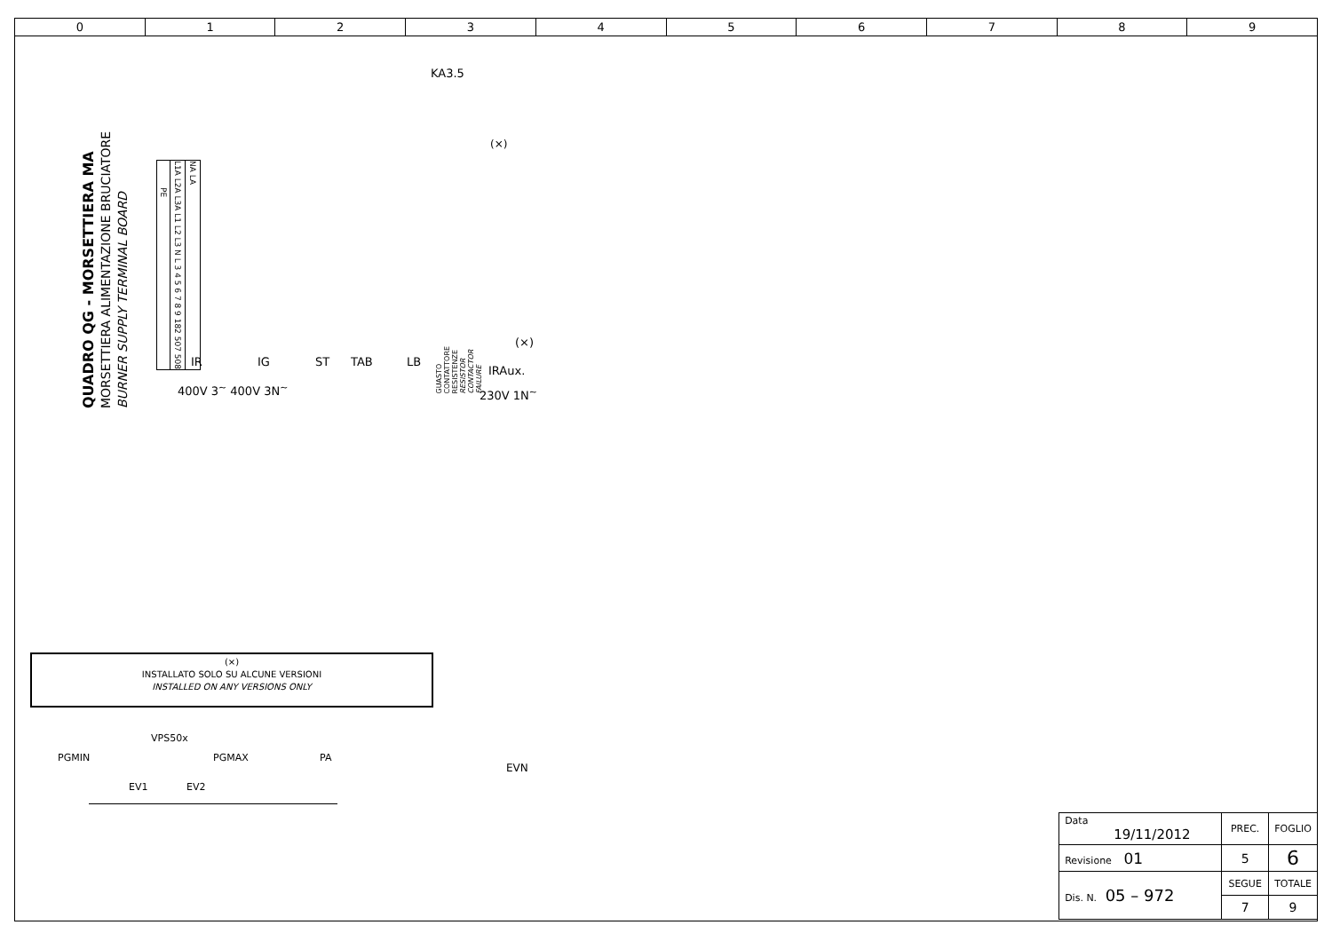0 1 2 3 4 5 6 7 8 9
QUADRO QG - MORSETTIERA MA
MORSETTIERA ALIMENTAZIONE BRUCIATORE
BURNER SUPPLY TERMINAL BOARD
KA3.5
(×)
| PE | L1A L2A L3A L1 L2 L3 N L 3 4 5 6 7 8 9 182 507 508 | NA LA |
IR IG ST TAB LB
IRAux.
(×)
400V 3<sup>~</sup> 400V 3N<sup>~</sup> 230V 1N<sup>~</sup>
GUASTO CONTATTORE RESISTENZE
RESISTOR CONTACTOR FAILURE
(×)
INSTALLATO SOLO SU ALCUNE VERSIONI
INSTALLED ON ANY VERSIONS ONLY
VPS50x
PGMIN PGMAX PA
EV1 EV2
EVN
| Data 19/11/2012 | PREC. | FOGLIO |
| Revisione 01 | 5 | 6 |
| Dis. N. 05 – 972 | SEGUE | TOTALE |
| | 7 | 9 |